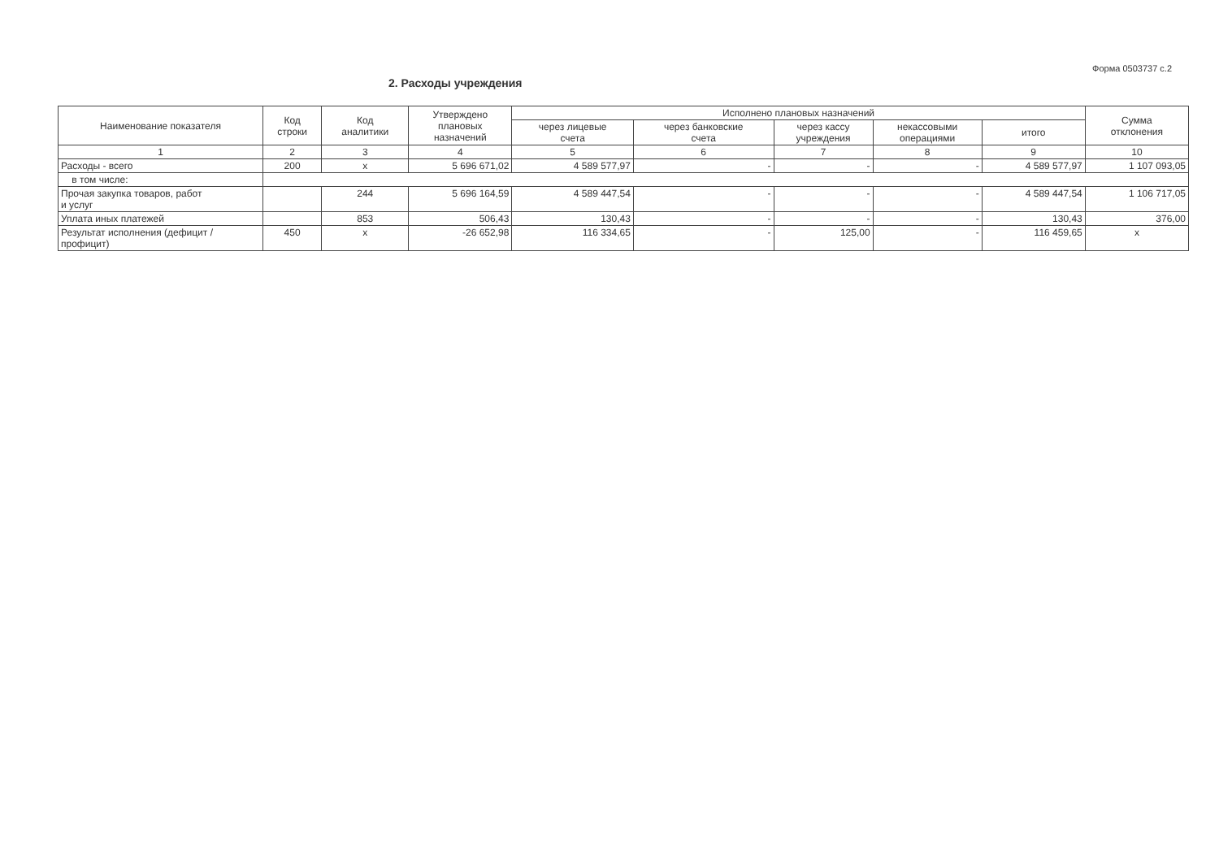Форма 0503737 с.2
2. Расходы учреждения
| Наименование показателя | Код строки | Код аналитики | Утверждено плановых назначений | Исполнено плановых назначений | | | | | Сумма отклонения |
| --- | --- | --- | --- | --- | --- | --- | --- | --- | --- |
| | | | | через лицевые счета | через банковские счета | через кассу учреждения | некассовыми операциями | итого | |
| 1 | 2 | 3 | 4 | 5 | 6 | 7 | 8 | 9 | 10 |
| Расходы - всего | 200 | x | 5 696 671,02 | 4 589 577,97 | - | - | - | 4 589 577,97 | 1 107 093,05 |
| в том числе: | | | | | | | | | |
| Прочая закупка товаров, работ и услуг | | 244 | 5 696 164,59 | 4 589 447,54 | - | - | - | 4 589 447,54 | 1 106 717,05 |
| Уплата иных платежей | | 853 | 506,43 | 130,43 | - | - | - | 130,43 | 376,00 |
| Результат исполнения (дефицит / профицит) | 450 | x | -26 652,98 | 116 334,65 | - | 125,00 | - | 116 459,65 | x |